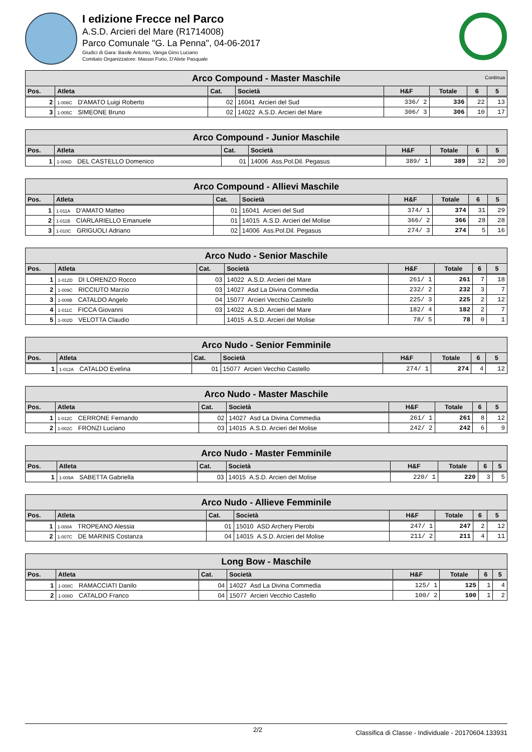I edizione Frecce nel Parco
A.S.D. Arcieri del Mare (R1714008)
Parco Comunale "G. La Penna", 04-06-2017
Giudici di Gara: Basile Antonio, Vanga Gino Luciano
Comitato Organizzatore: Massei Furio, D'Alete Pasquale
| Arco Compound - Master Maschile Continua | | | | | | | |
| Pos. | Atleta | Cat. | Società | H&F | Totale | 6 | 5 |
| 2 | 1-006C D'AMATO Luigi Roberto | 02 | 16041 Arcieri del Sud | 336/ 2 | 336 | 22 | 13 |
| 3 | 1-005C SIMEONE Bruno | 02 | 14022 A.S.D. Arcieri del Mare | 306/ 3 | 306 | 10 | 17 |
| Arco Compound - Junior Maschile | | | | | | | |
| Pos. | Atleta | Cat. | Società | H&F | Totale | 6 | 5 |
| 1 | 1-006D DEL CASTELLO Domenico | 01 | 14006 Ass.Pol.Dil. Pegasus | 389/ 1 | 389 | 32 | 30 |
| Arco Compound - Allievi Maschile | | | | | | | |
| Pos. | Atleta | Cat. | Società | H&F | Totale | 6 | 5 |
| 1 | 1-011A D'AMATO Matteo | 01 | 16041 Arcieri del Sud | 374/ 1 | 374 | 31 | 29 |
| 2 | 1-011B CIARLARIELLO Emanuele | 01 | 14015 A.S.D. Arcieri del Molise | 366/ 2 | 366 | 28 | 28 |
| 3 | 1-010C GRIGUOLI Adriano | 02 | 14006 Ass.Pol.Dil. Pegasus | 274/ 3 | 274 | 5 | 16 |
| Arco Nudo - Senior Maschile | | | | | | | |
| Pos. | Atleta | Cat. | Società | H&F | Totale | 6 | 5 |
| 1 | 1-012D DI LORENZO Rocco | 03 | 14022 A.S.D. Arcieri del Mare | 261/ 1 | 261 | 7 | 18 |
| 2 | 1-009C RICCIUTO Marzio | 03 | 14027 Asd La Divina Commedia | 232/ 2 | 232 | 3 | 7 |
| 3 | 1-009B CATALDO Angelo | 04 | 15077 Arcieri Vecchio Castello | 225/ 3 | 225 | 2 | 12 |
| 4 | 1-011C FICCA Giovanni | 03 | 14022 A.S.D. Arcieri del Mare | 182/ 4 | 182 | 2 | 7 |
| 5 | 1-002D VELOTTA Claudio | | 14015 A.S.D. Arcieri del Molise | 78/ 5 | 78 | 0 | 1 |
| Arco Nudo - Senior Femminile | | | | | | | |
| Pos. | Atleta | Cat. | Società | H&F | Totale | 6 | 5 |
| 1 | 1-012A CATALDO Evelina | 01 | 15077 Arcieri Vecchio Castello | 274/ 1 | 274 | 4 | 12 |
| Arco Nudo - Master Maschile | | | | | | | |
| Pos. | Atleta | Cat. | Società | H&F | Totale | 6 | 5 |
| 1 | 1-012C CERRONE Fernando | 02 | 14027 Asd La Divina Commedia | 261/ 1 | 261 | 8 | 12 |
| 2 | 1-002C FRONZI Luciano | 03 | 14015 A.S.D. Arcieri del Molise | 242/ 2 | 242 | 6 | 9 |
| Arco Nudo - Master Femminile | | | | | | | |
| Pos. | Atleta | Cat. | Società | H&F | Totale | 6 | 5 |
| 1 | 1-009A SABETTA Gabriella | 03 | 14015 A.S.D. Arcieri del Molise | 220/ 1 | 220 | 3 | 5 |
| Arco Nudo - Allieve Femminile | | | | | | | |
| Pos. | Atleta | Cat. | Società | H&F | Totale | 6 | 5 |
| 1 | 1-008A TROPEANO Alessia | 01 | 15010 ASD Archery Pierobi | 247/ 1 | 247 | 2 | 12 |
| 2 | 1-007C DE MARINIS Costanza | 04 | 14015 A.S.D. Arcieri del Molise | 211/ 2 | 211 | 4 | 11 |
| Long Bow - Maschile | | | | | | | |
| Pos. | Atleta | Cat. | Società | H&F | Totale | 6 | 5 |
| 1 | 1-008C RAMACCIATI Danilo | 04 | 14027 Asd La Divina Commedia | 125/ 1 | 125 | 1 | 4 |
| 2 | 1-008D CATALDO Franco | 04 | 15077 Arcieri Vecchio Castello | 100/ 2 | 100 | 1 | 2 |
2/2 Classifica di Classe - Individuale - 20170604.133931